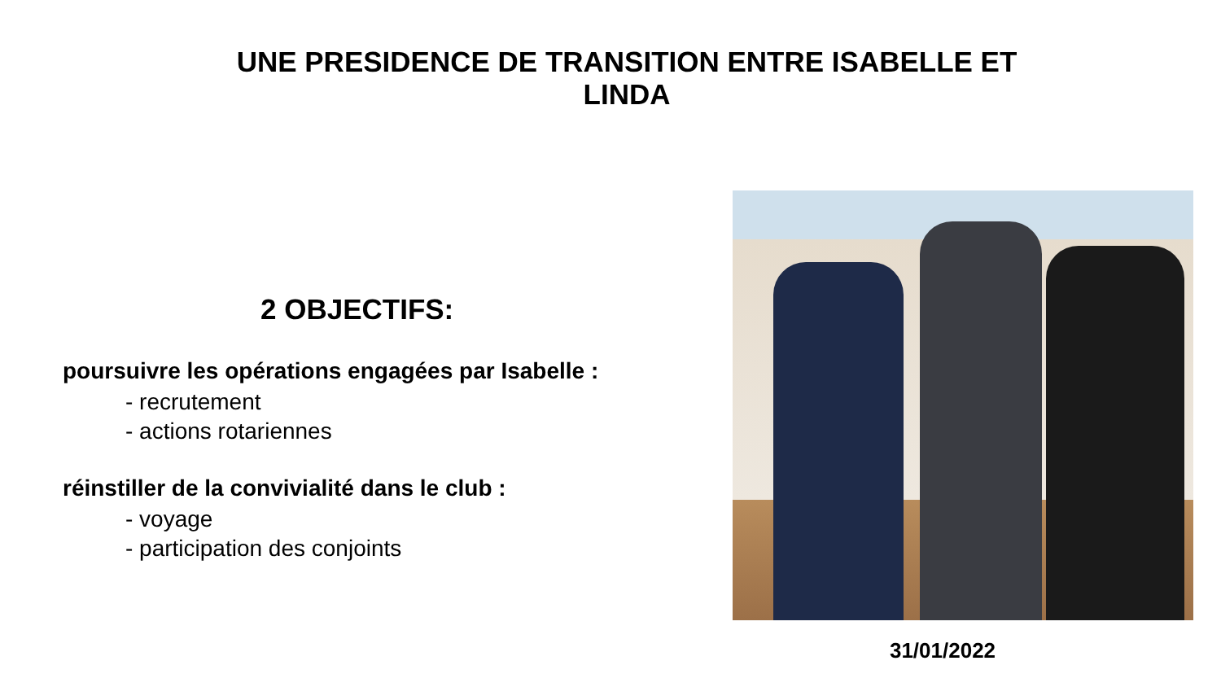UNE PRESIDENCE DE TRANSITION ENTRE ISABELLE ET LINDA
2 OBJECTIFS:
poursuivre les opérations engagées par Isabelle :
- recrutement
- actions rotariennes
réinstiller de la convivialité dans le club :
- voyage
- participation des conjoints
31/01/2022